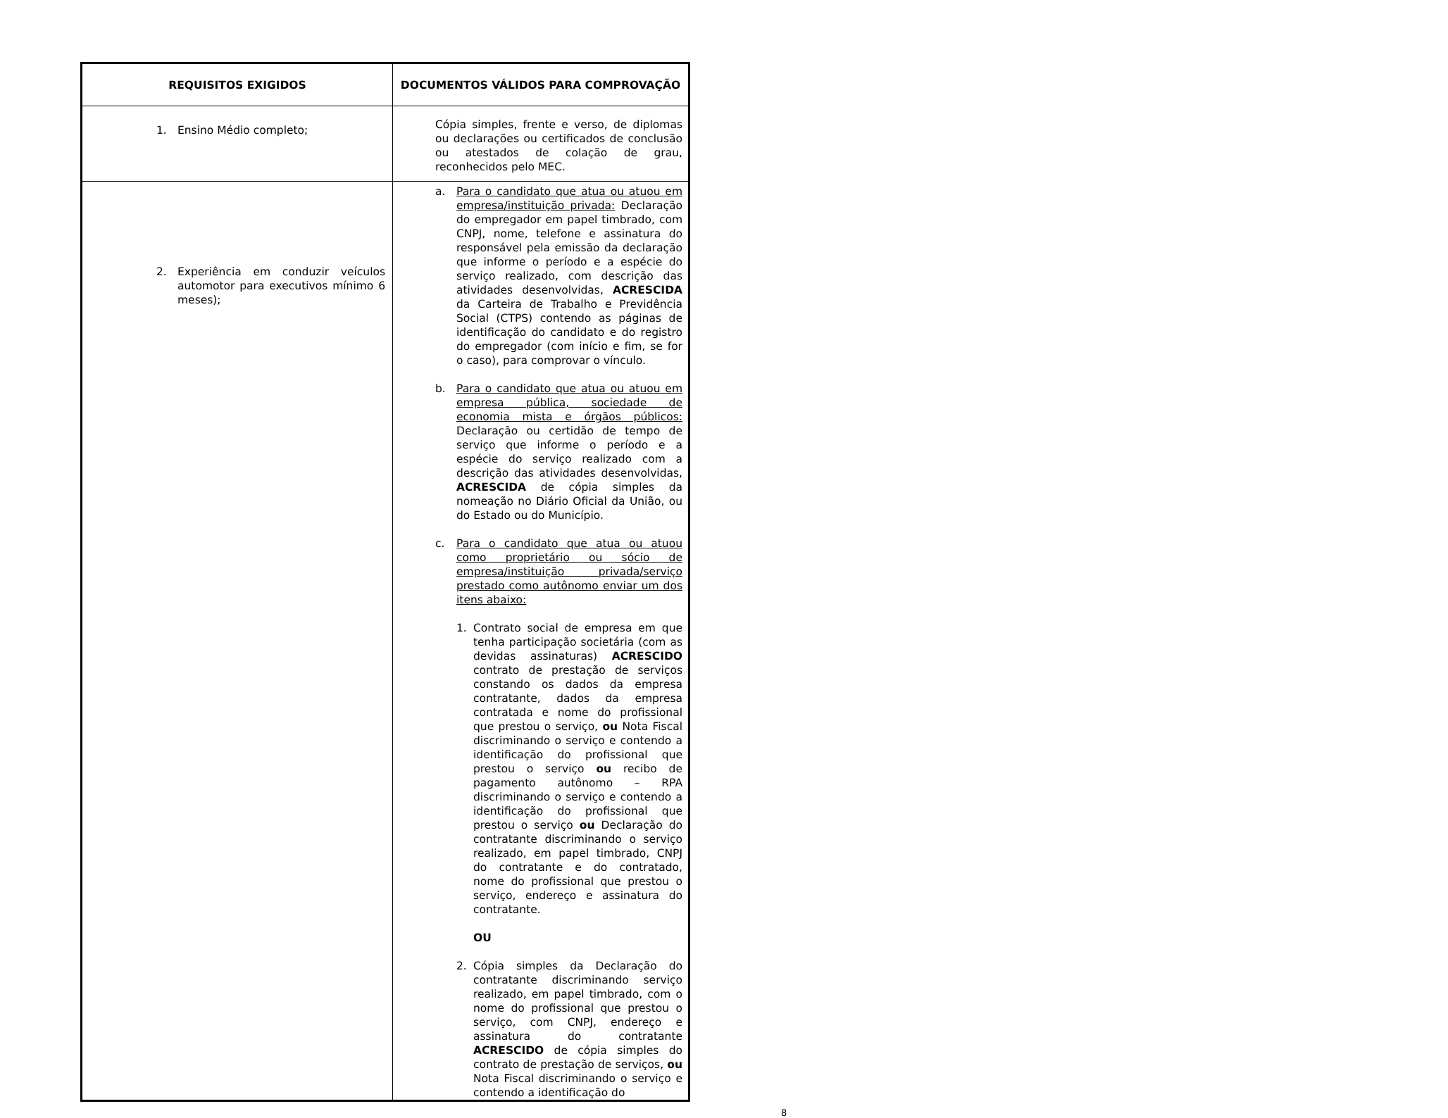| REQUISITOS EXIGIDOS | DOCUMENTOS VÁLIDOS PARA COMPROVAÇÃO |
| --- | --- |
| 1. Ensino Médio completo; | Cópia simples, frente e verso, de diplomas ou declarações ou certificados de conclusão ou atestados de colação de grau, reconhecidos pelo MEC. |
| 2. Experiência em conduzir veículos automotor para executivos mínimo 6 meses); | a. Para o candidato que atua ou atuou em empresa/instituição privada: Declaração do empregador em papel timbrado, com CNPJ, nome, telefone e assinatura do responsável pela emissão da declaração que informe o período e a espécie do serviço realizado, com descrição das atividades desenvolvidas, ACRESCIDA da Carteira de Trabalho e Previdência Social (CTPS) contendo as páginas de identificação do candidato e do registro do empregador (com início e fim, se for o caso), para comprovar o vínculo. b. Para o candidato que atua ou atuou em empresa pública, sociedade de economia mista e órgãos públicos: Declaração ou certidão de tempo de serviço que informe o período e a espécie do serviço realizado com a descrição das atividades desenvolvidas, ACRESCIDA de cópia simples da nomeação no Diário Oficial da União, ou do Estado ou do Município. c. Para o candidato que atua ou atuou como proprietário ou sócio de empresa/instituição privada/serviço prestado como autônomo enviar um dos itens abaixo: 1. Contrato social de empresa em que tenha participação societária (com as devidas assinaturas) ACRESCIDO contrato de prestação de serviços constando os dados da empresa contratante, dados da empresa contratada e nome do profissional que prestou o serviço, ou Nota Fiscal discriminando o serviço e contendo a identificação do profissional que prestou o serviço ou recibo de pagamento autônomo – RPA discriminando o serviço e contendo a identificação do profissional que prestou o serviço ou Declaração do contratante discriminando o serviço realizado, em papel timbrado, CNPJ do contratante e do contratado, nome do profissional que prestou o serviço, endereço e assinatura do contratante. OU 2. Cópia simples da Declaração do contratante discriminando serviço realizado, em papel timbrado, com o nome do profissional que prestou o serviço, com CNPJ, endereço e assinatura do contratante ACRESCIDO de cópia simples do contrato de prestação de serviços, ou Nota Fiscal discriminando o serviço e contendo a identificação do |
8